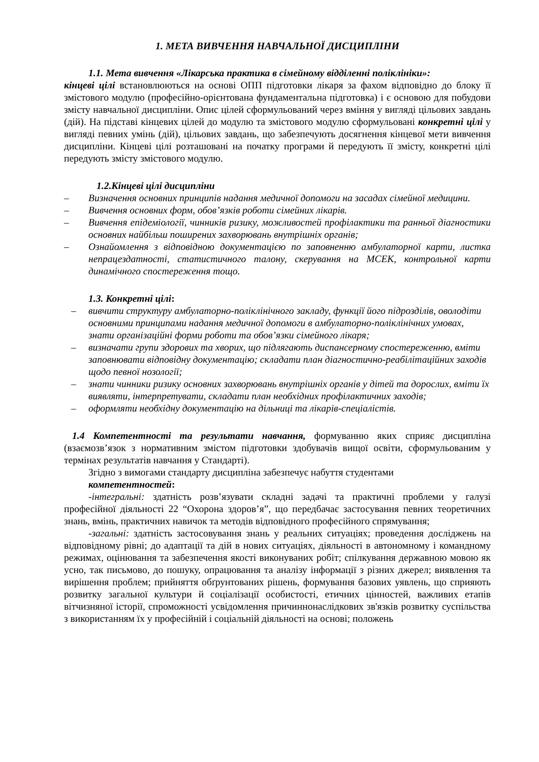1. МЕТА ВИВЧЕННЯ НАВЧАЛЬНОЇ ДИСЦИПЛІНИ
1.1. Мета вивчення «Лікарська практика в сімейному відділенні поліклініки»:
кінцеві цілі встановлюються на основі ОПП підготовки лікаря за фахом відповідно до блоку її змістового модулю (професійно-орієнтована фундаментальна підготовка) і є основою для побудови змісту навчальної дисципліни. Опис цілей сформульований через вміння у вигляді цільових завдань (дій). На підставі кінцевих цілей до модулю та змістового модулю сформульовані конкретні цілі у вигляді певних умінь (дій), цільових завдань, що забезпечують досягнення кінцевої мети вивчення дисципліни. Кінцеві цілі розташовані на початку програми й передують її змісту, конкретні цілі передують змісту змістового модулю.
1.2.Кінцеві цілі дисципліни
– Визначення основних принципів надання медичної допомоги на засадах сімейної медицини.
– Вивчення основних форм, обов’язків роботи сімейних лікарів.
– Вивчення епідеміології, чинників ризику, можливостей профілактики та ранньої діагностики основних найбільш поширених захворювань внутрішніх органів;
– Ознайомлення з відповідною документацією по заповненню амбулаторної карти, листка непрацездатності, статистичного талону, скерування на МСЕК, контрольної карти динамічного спостереження тощо.
1.3. Конкретні цілі:
– вивчити структуру амбулаторно-поліклінічного закладу, функції його підрозділів, оволодіти основними принципами надання медичної допомоги в амбулаторно-поліклінічних умовах, знати організаційні форми роботи та обов’язки сімейного лікаря;
– визначати групи здорових та хворих, що підлягають диспансерному спостереженню, вміти заповнювати відповідну документацію; складати план діагностично-реабілітаційних заходів щодо певної нозології;
– знати чинники ризику основних захворювань внутрішніх органів у дітей та дорослих, вміти їх виявляти, інтерпретувати, складати план необхідних профілактичних заходів;
– оформляти необхідну документацію на дільниці та лікарів-спеціалістів.
1.4 Компетентності та результати навчання, формуванню яких сприяє дисципліна (взаємозв’язок з нормативним змістом підготовки здобувачів вищої освіти, сформульованим у термінах результатів навчання у Стандарті).
Згідно з вимогами стандарту дисципліна забезпечує набуття студентами
компетентностей:
-інтегральні: здатність розв’язувати складні задачі та практичні проблеми у галузі професійної діяльності 22 “Охорона здоров’я”, що передбачає застосування певних теоретичних знань, вмінь, практичних навичок та методів відповідного професійного спрямування;
-загальні: здатність застосовування знань у реальних ситуаціях; проведення досліджень на відповідному рівні; до адаптації та дій в нових ситуаціях, діяльності в автономному і командному режимах, оцінювання та забезпечення якості виконуваних робіт; спілкування державною мовою як усно, так письмово, до пошуку, опрацювання та аналізу інформації з різних джерел; виявлення та вирішення проблем; прийняття обґрунтованих рішень, формування базових уявлень, що сприяють розвитку загальної культури й соціалізації особистості, етичних цінностей, важливих етапів вітчизняної історії, спроможності усвідомлення причиннонаслідкових зв'язків розвитку суспільства з використанням їх у професійній і соціальній діяльності на основі; положень